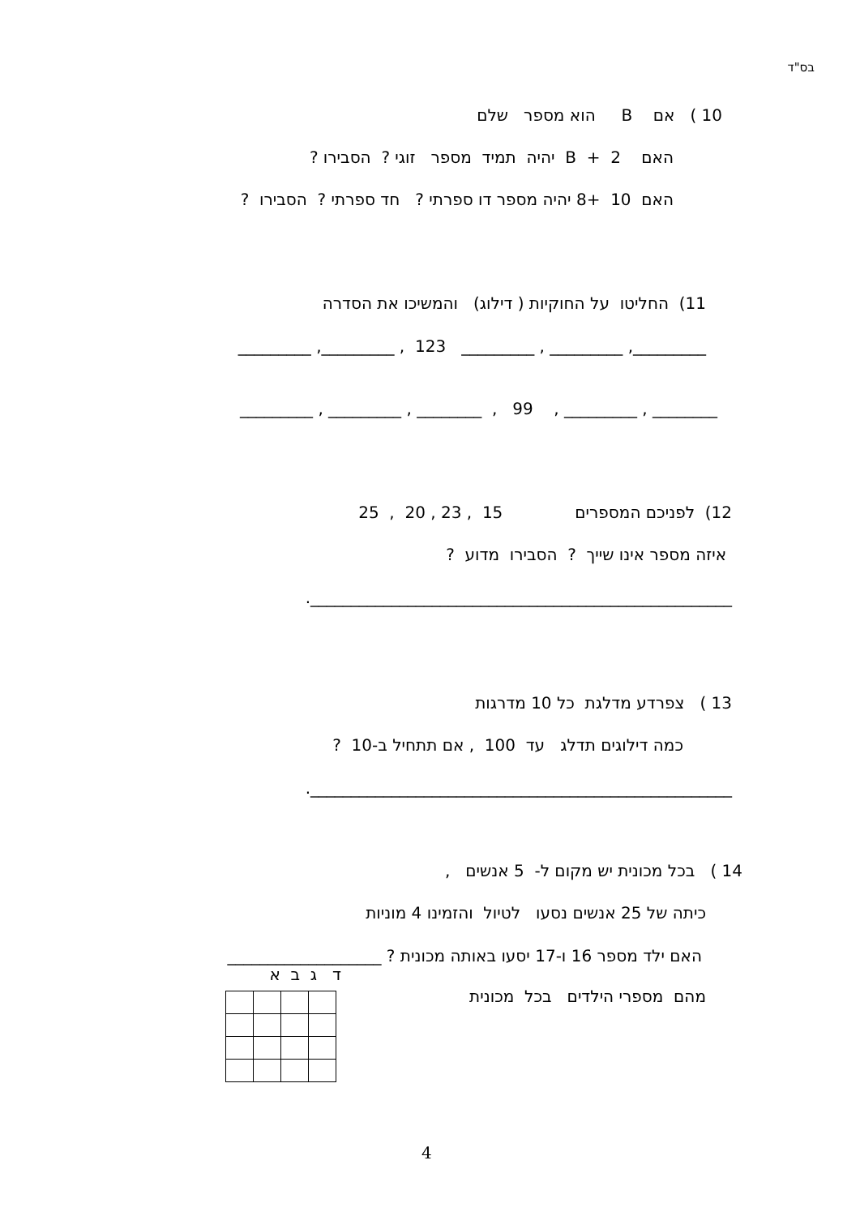בס"ד
10 ) אם B הוא מספר שלם
האם B + 2 יהיה תמיד מספר זוגי ? הסבירו ?
האם 10 +8 יהיה מספר דו ספרתי ? חד ספרתי ? הסבירו ?
11) החליטו על החוקיות ( דילוג) והמשיכו את הסדרה
_________, _________ , _________ 123 , _________, _________
________ , _________ , 99 , ________ , _________ , _________
12) לפניכם המספרים 15 , 23 , 20 , 25
איזה מספר אינו שייך ? הסבירו מדוע ?
____________________________________________________.
13 ) צפרדע מדלגת כל 10 מדרגות
כמה דילוגים תדלג עד 100 , אם תתחיל ב-10 ?
____________________________________________________.
14 ) בכל מכונית יש מקום ל- 5 אנשים ,
כיתה של 25 אנשים נסעו לטיול והזמינו 4 מוניות
האם ילד מספר 16 ו-17 יסעו באותה מכונית ? ___________________
ד ג ב א
מהם מספרי הילדים בכל מכונית
4